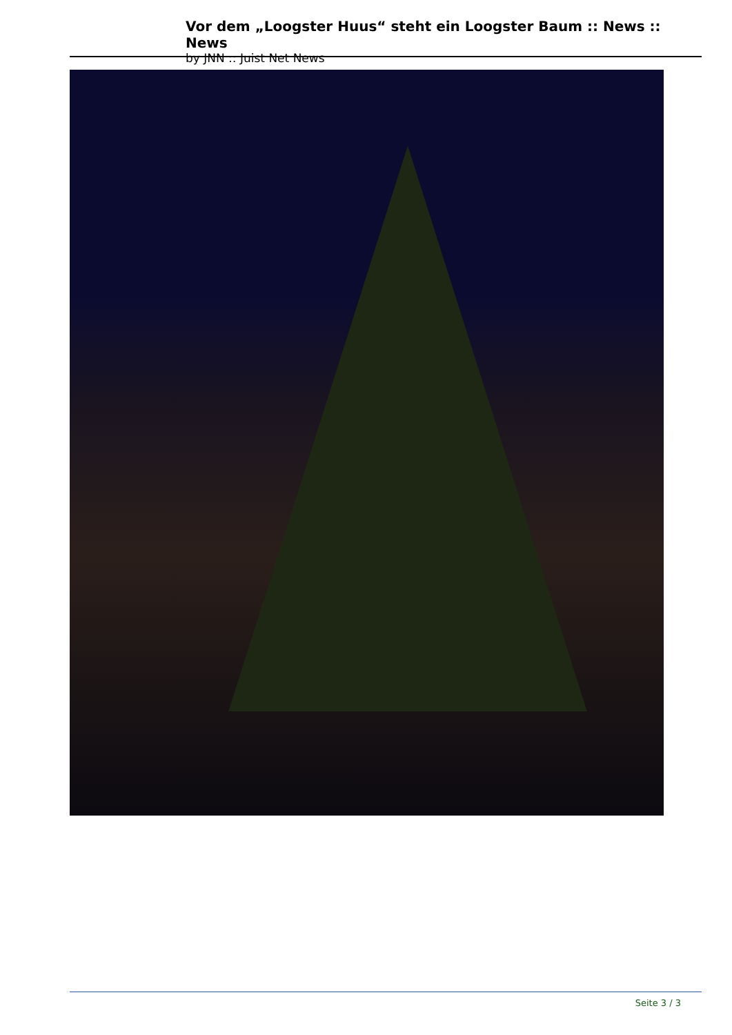Vor dem „Loogster Huus“ steht ein Loogster Baum :: News :: News
by JNN :: Juist Net News
Seite 3 / 3